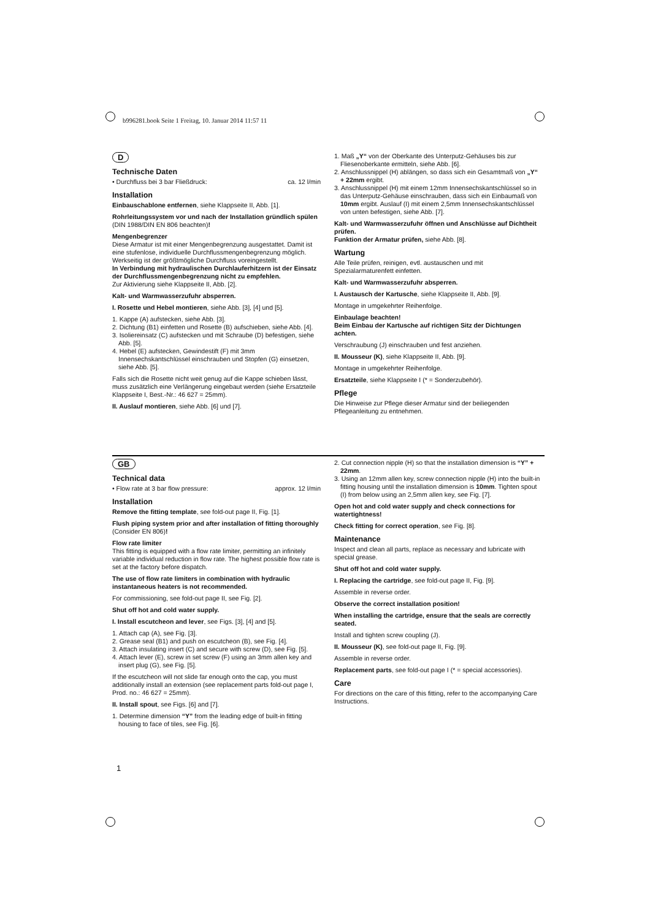b996281.book Seite 1 Freitag, 10. Januar 2014 11:57 11
D
Technische Daten
• Durchfluss bei 3 bar Fließdruck: ca. 12 l/min
Installation
Einbauschablone entfernen, siehe Klappseite II, Abb. [1].
Rohrleitungssystem vor und nach der Installation gründlich spülen (DIN 1988/DIN EN 806 beachten)!
Mengenbegrenzer
Diese Armatur ist mit einer Mengenbegrenzung ausgestattet. Damit ist eine stufenlose, individuelle Durchflussmengenbegrenzung möglich. Werkseitig ist der größtmögliche Durchfluss voreingestellt.
In Verbindung mit hydraulischen Durchlauferhitzern ist der Einsatz der Durchflussmengenbegrenzung nicht zu empfehlen.
Zur Aktivierung siehe Klappseite II, Abb. [2].
Kalt- und Warmwasserzufuhr absperren.
I. Rosette und Hebel montieren, siehe Abb. [3], [4] und [5].
1. Kappe (A) aufstecken, siehe Abb. [3].
2. Dichtung (B1) einfetten und Rosette (B) aufschieben, siehe Abb. [4].
3. Isoliereinsatz (C) aufstecken und mit Schraube (D) befestigen, siehe Abb. [5].
4. Hebel (E) aufstecken, Gewindestift (F) mit 3mm Innensechskantschlüssel einschrauben und Stopfen (G) einsetzen, siehe Abb. [5].
Falls sich die Rosette nicht weit genug auf die Kappe schieben lässt, muss zusätzlich eine Verlängerung eingebaut werden (siehe Ersatzteile Klappseite I, Best.-Nr.: 46 627 = 25mm).
II. Auslauf montieren, siehe Abb. [6] und [7].
1. Maß „Y“ von der Oberkante des Unterputz-Gehäuses bis zur Fliesenoberkante ermitteln, siehe Abb. [6].
2. Anschlussnippel (H) ablängen, so dass sich ein Gesamtmaß von „Y“ + 22mm ergibt.
3. Anschlussnippel (H) mit einem 12mm Innensechskantschlüssel so in das Unterputz-Gehäuse einschrauben, dass sich ein Einbaumaß von 10mm ergibt. Auslauf (I) mit einem 2,5mm Innensechskantschlüssel von unten befestigen, siehe Abb. [7].
Kalt- und Warmwasserzufuhr öffnen und Anschlüsse auf Dichtheit prüfen.
Funktion der Armatur prüfen, siehe Abb. [8].
Wartung
Alle Teile prüfen, reinigen, evtl. austauschen und mit Spezialarmaturenfett einfetten.
Kalt- und Warmwasserzufuhr absperren.
I. Austausch der Kartusche, siehe Klappseite II, Abb. [9].
Montage in umgekehrter Reihenfolge.
Einbaulage beachten!
Beim Einbau der Kartusche auf richtigen Sitz der Dichtungen achten.
Verschraubung (J) einschrauben und fest anziehen.
II. Mousseur (K), siehe Klappseite II, Abb. [9].
Montage in umgekehrter Reihenfolge.
Ersatzteile, siehe Klappseite I (* = Sonderzubehör).
Pflege
Die Hinweise zur Pflege dieser Armatur sind der beiliegenden Pflegeanleitung zu entnehmen.
GB
Technical data
• Flow rate at 3 bar flow pressure: approx. 12 l/min
Installation
Remove the fitting template, see fold-out page II, Fig. [1].
Flush piping system prior and after installation of fitting thoroughly (Consider EN 806)!
Flow rate limiter
This fitting is equipped with a flow rate limiter, permitting an infinitely variable individual reduction in flow rate. The highest possible flow rate is set at the factory before dispatch.
The use of flow rate limiters in combination with hydraulic instantaneous heaters is not recommended.
For commissioning, see fold-out page II, see Fig. [2].
Shut off hot and cold water supply.
I. Install escutcheon and lever, see Figs. [3], [4] and [5].
1. Attach cap (A), see Fig. [3].
2. Grease seal (B1) and push on escutcheon (B), see Fig. [4].
3. Attach insulating insert (C) and secure with screw (D), see Fig. [5].
4. Attach lever (E), screw in set screw (F) using an 3mm allen key and insert plug (G), see Fig. [5].
If the escutcheon will not slide far enough onto the cap, you must additionally install an extension (see replacement parts fold-out page I, Prod. no.: 46 627 = 25mm).
II. Install spout, see Figs. [6] and [7].
1. Determine dimension “Y” from the leading edge of built-in fitting housing to face of tiles, see Fig. [6].
2. Cut connection nipple (H) so that the installation dimension is “Y” + 22mm.
3. Using an 12mm allen key, screw connection nipple (H) into the built-in fitting housing until the installation dimension is 10mm. Tighten spout (I) from below using an 2,5mm allen key, see Fig. [7].
Open hot and cold water supply and check connections for watertightness!
Check fitting for correct operation, see Fig. [8].
Maintenance
Inspect and clean all parts, replace as necessary and lubricate with special grease.
Shut off hot and cold water supply.
I. Replacing the cartridge, see fold-out page II, Fig. [9].
Assemble in reverse order.
Observe the correct installation position!
When installing the cartridge, ensure that the seals are correctly seated.
Install and tighten screw coupling (J).
II. Mousseur (K), see fold-out page II, Fig. [9].
Assemble in reverse order.
Replacement parts, see fold-out page I (* = special accessories).
Care
For directions on the care of this fitting, refer to the accompanying Care Instructions.
1